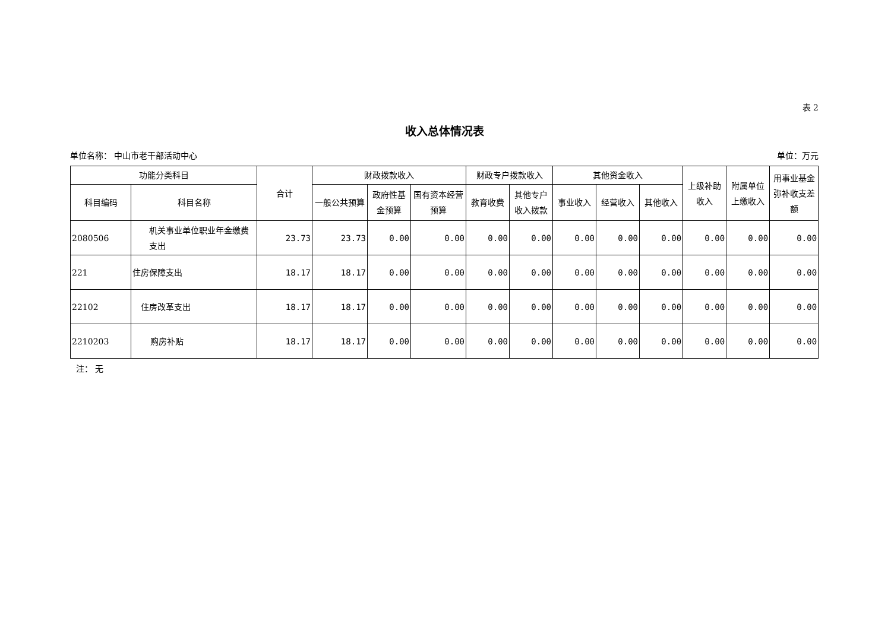表 2
收入总体情况表
单位名称： 中山市老干部活动中心 单位：万元
| 功能分类科目 | | 合计 | 财政拨款收入 | | | 财政专户拨款收入 | | 其他资金收入 | | | 上级补助收入 | 附属单位上缴收入 | 用事业基金弥补收支差额 |
| --- | --- | --- | --- | --- | --- | --- | --- | --- | --- | --- | --- | --- | --- |
| 科目编码 | 科目名称 | | 一般公共预算 | 政府性基金预算 | 国有资本经营预算 | 教育收费 | 其他专户收入拨款 | 事业收入 | 经营收入 | 其他收入 | | | |
| 2080506 | 机关事业单位职业年金缴费支出 | 23.73 | 23.73 | 0.00 | 0.00 | 0.00 | 0.00 | 0.00 | 0.00 | 0.00 | 0.00 | 0.00 | 0.00 |
| 221 | 住房保障支出 | 18.17 | 18.17 | 0.00 | 0.00 | 0.00 | 0.00 | 0.00 | 0.00 | 0.00 | 0.00 | 0.00 | 0.00 |
| 22102 | 住房改革支出 | 18.17 | 18.17 | 0.00 | 0.00 | 0.00 | 0.00 | 0.00 | 0.00 | 0.00 | 0.00 | 0.00 | 0.00 |
| 2210203 | 购房补贴 | 18.17 | 18.17 | 0.00 | 0.00 | 0.00 | 0.00 | 0.00 | 0.00 | 0.00 | 0.00 | 0.00 | 0.00 |
注： 无